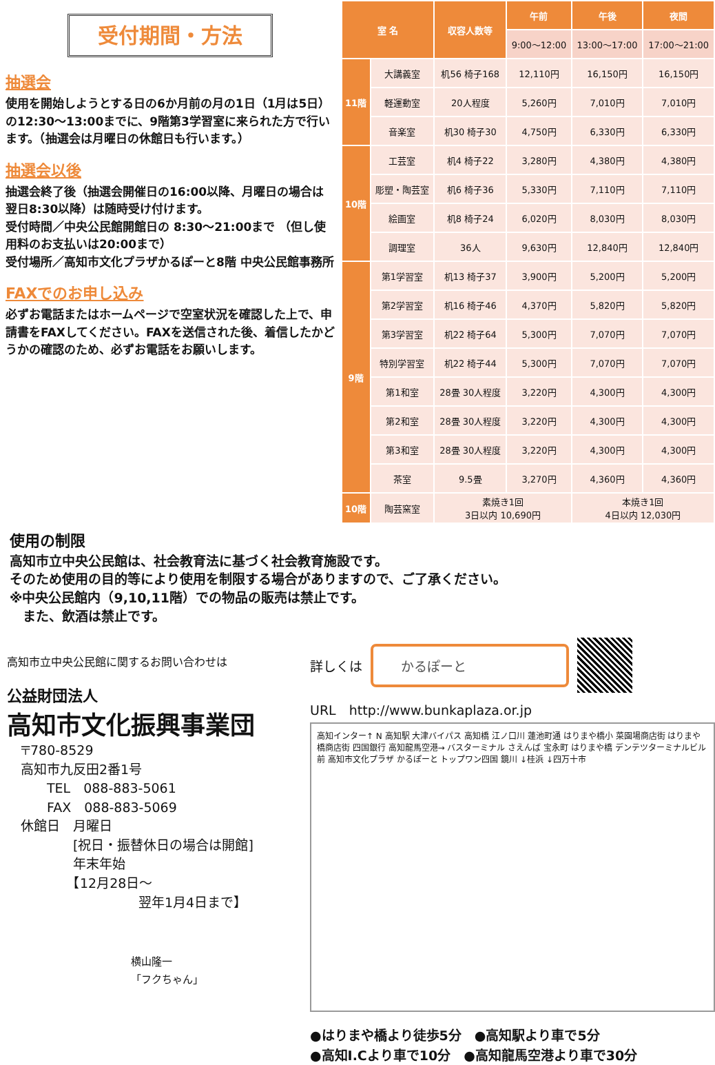受付期間・方法
抽選会
使用を開始しようとする日の6か月前の月の1日（1月は5日）の12:30〜13:00までに、9階第3学習室に来られた方で行います。（抽選会は月曜日の休館日も行います。）
抽選会以後
抽選会終了後（抽選会開催日の16:00以降、月曜日の場合は翌日8:30以降）は随時受け付けます。
受付時間／中央公民館開館日の 8:30〜21:00まで （但し使用料のお支払いは20:00まで）
受付場所／高知市文化プラザかるぽーと8階 中央公民館事務所
FAXでのお申し込み
必ずお電話またはホームページで空室状況を確認した上で、申請書をFAXしてください。FAXを送信された後、着信したかどうかの確認のため、必ずお電話をお願いします。
| 室 名 | | 収容人数等 | 午前 | 午後 | 夜間 |
| --- | --- | --- | --- | --- | --- |
| | | | 9:00〜12:00 | 13:00〜17:00 | 17:00〜21:00 |
| 11階 | 大講義室 | 机56 椅子168 | 12,110円 | 16,150円 | 16,150円 |
| | 軽運動室 | 20人程度 | 5,260円 | 7,010円 | 7,010円 |
| | 音楽室 | 机30 椅子30 | 4,750円 | 6,330円 | 6,330円 |
| 10階 | 工芸室 | 机4 椅子22 | 3,280円 | 4,380円 | 4,380円 |
| | 彫塑・陶芸室 | 机6 椅子36 | 5,330円 | 7,110円 | 7,110円 |
| | 絵画室 | 机8 椅子24 | 6,020円 | 8,030円 | 8,030円 |
| | 調理室 | 36人 | 9,630円 | 12,840円 | 12,840円 |
| 9階 | 第1学習室 | 机13 椅子37 | 3,900円 | 5,200円 | 5,200円 |
| | 第2学習室 | 机16 椅子46 | 4,370円 | 5,820円 | 5,820円 |
| | 第3学習室 | 机22 椅子64 | 5,300円 | 7,070円 | 7,070円 |
| | 特別学習室 | 机22 椅子44 | 5,300円 | 7,070円 | 7,070円 |
| | 第1和室 | 28畳 30人程度 | 3,220円 | 4,300円 | 4,300円 |
| | 第2和室 | 28畳 30人程度 | 3,220円 | 4,300円 | 4,300円 |
| | 第3和室 | 28畳 30人程度 | 3,220円 | 4,300円 | 4,300円 |
| | 茶室 | 9.5畳 | 3,270円 | 4,360円 | 4,360円 |
| 10階 | 陶芸窯室 | 素焼き1回 3日以内 10,690円 | | 本焼き1回 4日以内 12,030円 | |
使用の制限
高知市立中央公民館は、社会教育法に基づく社会教育施設です。
そのため使用の目的等により使用を制限する場合がありますので、ご了承ください。
※中央公民館内（9,10,11階）での物品の販売は禁止です。
　また、飲酒は禁止です。
高知市立中央公民館に関するお問い合わせは
公益財団法人
高知市文化振興事業団
〒780-8529
高知市九反田2番1号
　　TEL　088-883-5061
　　FAX　088-883-5069
休館日　月曜日
　　　　[祝日・振替休日の場合は開館]
　　　　年末年始
　　　　【12月28日〜
　　　　　　　　　翌年1月4日まで】
横山隆一
「フクちゃん」
詳しくは かるぽーと
URL　http://www.bunkaplaza.or.jp
高知インター↑ N 高知駅 大津バイパス 高知橋 江ノ口川 蓮池町通 はりまや橋小 菜園場商店街 はりまや橋商店街 四国銀行 高知龍馬空港→ バスターミナル さえんば 宝永町 はりまや橋 デンテツターミナルビル前 高知市文化プラザ かるぽーと トップワン四国 鏡川 ↓桂浜 ↓四万十市
●はりまや橋より徒歩5分　●高知駅より車で5分
●高知I.Cより車で10分　●高知龍馬空港より車で30分